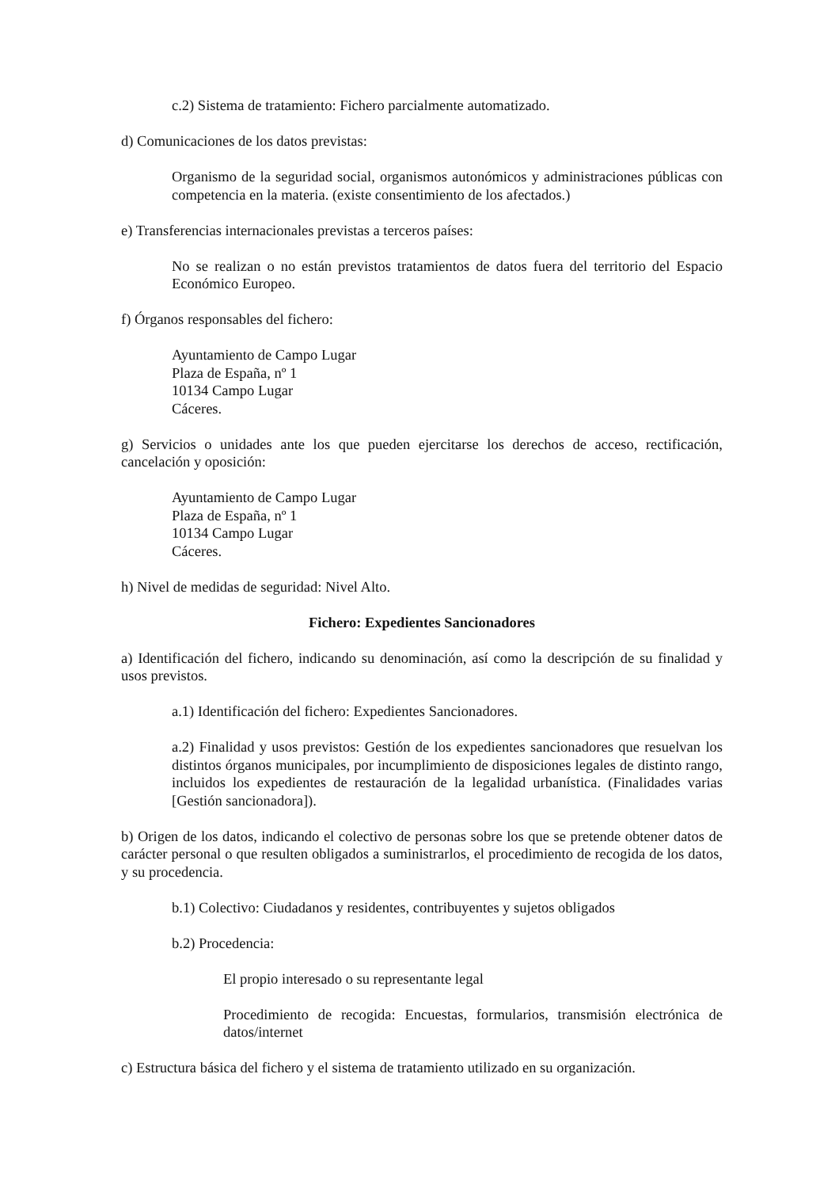c.2) Sistema de tratamiento: Fichero parcialmente automatizado.
d) Comunicaciones de los datos previstas:
Organismo de la seguridad social, organismos autonómicos y administraciones públicas con competencia en la materia. (existe consentimiento de los afectados.)
e) Transferencias internacionales previstas a terceros países:
No se realizan o no están previstos tratamientos de datos fuera del territorio del Espacio Económico Europeo.
f) Órganos responsables del fichero:
Ayuntamiento de Campo Lugar
Plaza de España, nº 1
10134 Campo Lugar
Cáceres.
g) Servicios o unidades ante los que pueden ejercitarse los derechos de acceso, rectificación, cancelación y oposición:
Ayuntamiento de Campo Lugar
Plaza de España, nº 1
10134 Campo Lugar
Cáceres.
h) Nivel de medidas de seguridad: Nivel Alto.
Fichero: Expedientes Sancionadores
a) Identificación del fichero, indicando su denominación, así como la descripción de su finalidad y usos previstos.
a.1) Identificación del fichero: Expedientes Sancionadores.
a.2) Finalidad y usos previstos: Gestión de los expedientes sancionadores que resuelvan los distintos órganos municipales, por incumplimiento de disposiciones legales de distinto rango, incluidos los expedientes de restauración de la legalidad urbanística. (Finalidades varias [Gestión sancionadora]).
b) Origen de los datos, indicando el colectivo de personas sobre los que se pretende obtener datos de carácter personal o que resulten obligados a suministrarlos, el procedimiento de recogida de los datos, y su procedencia.
b.1) Colectivo: Ciudadanos y residentes, contribuyentes y sujetos obligados
b.2) Procedencia:
El propio interesado o su representante legal
Procedimiento de recogida: Encuestas, formularios, transmisión electrónica de datos/internet
c) Estructura básica del fichero y el sistema de tratamiento utilizado en su organización.